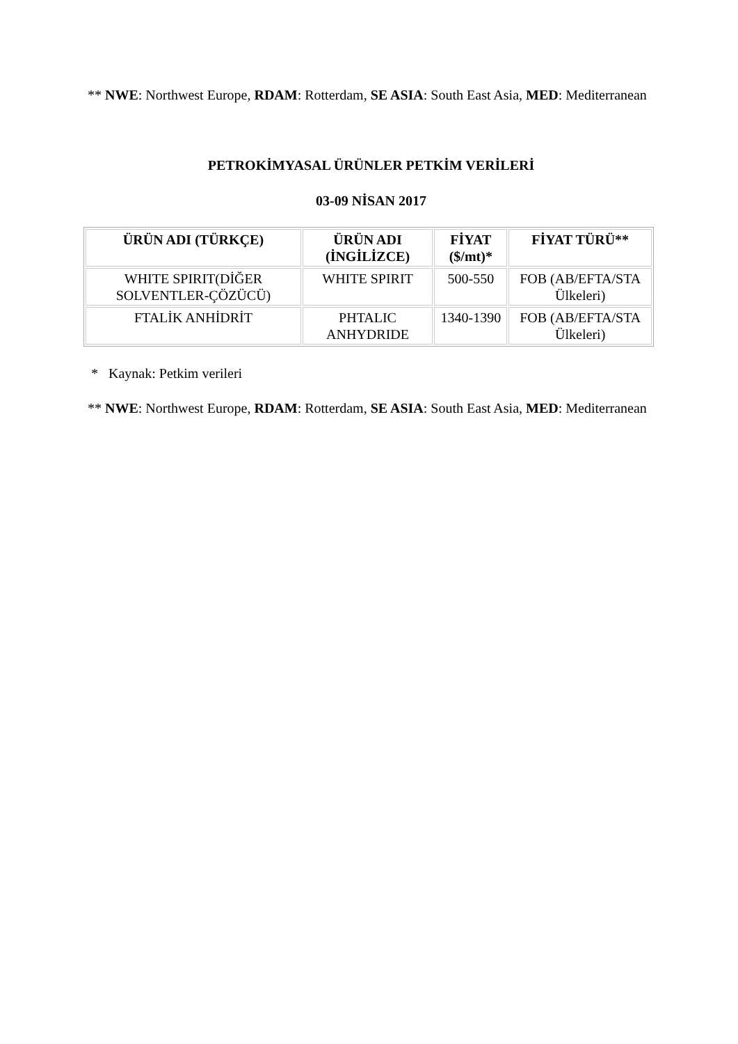** NWE: Northwest Europe, RDAM: Rotterdam, SE ASIA: South East Asia, MED: Mediterranean
PETROKİMYASAL ÜRÜNLER PETKİM VERİLERİ
03-09 NİSAN 2017
| ÜRÜN ADI (TÜRKÇE) | ÜRÜN ADI (İNGİLİZCE) | FİYAT ($/mt)* | FİYAT TÜRÜ** |
| --- | --- | --- | --- |
| WHITE SPIRIT(DİĞER SOLVENTLER-ÇÖZÜCÜ) | WHITE SPIRIT | 500-550 | FOB (AB/EFTA/STA Ülkeleri) |
| FTALİK ANHİDRİT | PHTALIC ANHYDRIDE | 1340-1390 | FOB (AB/EFTA/STA Ülkeleri) |
* Kaynak: Petkim verileri
** NWE: Northwest Europe, RDAM: Rotterdam, SE ASIA: South East Asia, MED: Mediterranean